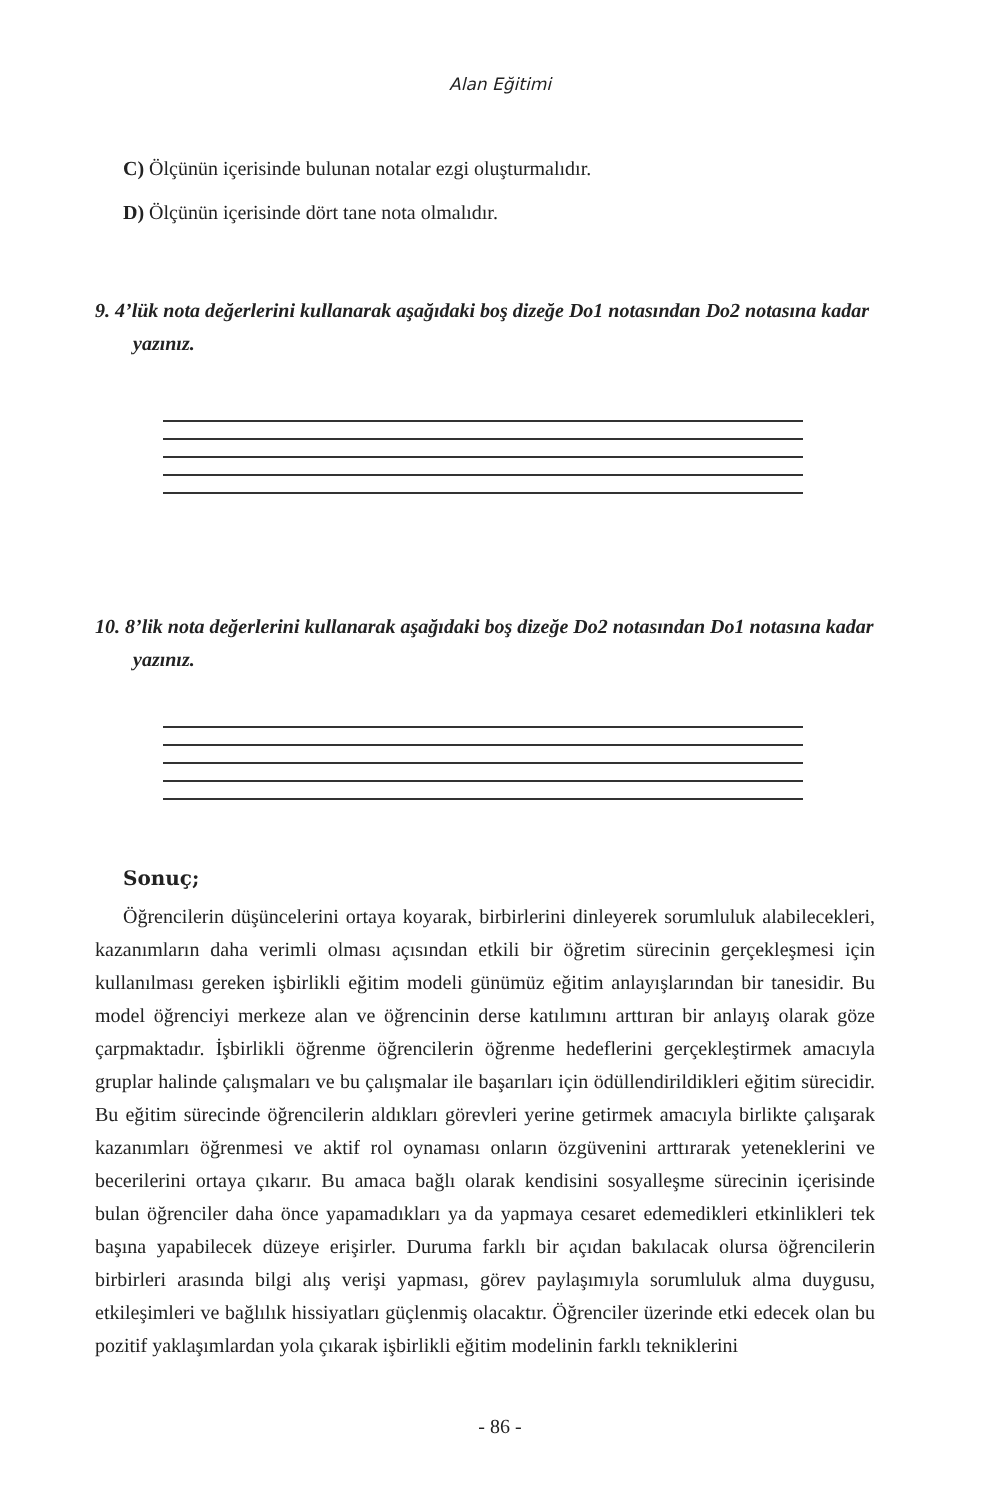Alan Eğitimi
C) Ölçünün içerisinde bulunan notalar ezgi oluşturmalıdır.
D) Ölçünün içerisinde dört tane nota olmalıdır.
9. 4’lük nota değerlerini kullanarak aşağıdaki boş dizeğe Do1 notasından Do2 notasına kadar yazınız.
10. 8’lik nota değerlerini kullanarak aşağıdaki boş dizeğe Do2 notasından Do1 notasına kadar yazınız.
Sonuç;
Öğrencilerin düşüncelerini ortaya koyarak, birbirlerini dinleyerek sorumluluk alabilecekleri, kazanımların daha verimli olması açısından etkili bir öğretim sürecinin gerçekleşmesi için kullanılması gereken işbirlikli eğitim modeli günümüz eğitim anlayışlarından bir tanesidir. Bu model öğrenciyi merkeze alan ve öğrencinin derse katılımını arttıran bir anlayış olarak göze çarpmaktadır. İşbirlikli öğrenme öğrencilerin öğrenme hedeflerini gerçekleştirmek amacıyla gruplar halinde çalışmaları ve bu çalışmalar ile başarıları için ödüllendirildikleri eğitim sürecidir. Bu eğitim sürecinde öğrencilerin aldıkları görevleri yerine getirmek amacıyla birlikte çalışarak kazanımları öğrenmesi ve aktif rol oynaması onların özgüvenini arttırarak yeteneklerini ve becerilerini ortaya çıkarır. Bu amaca bağlı olarak kendisini sosyalleşme sürecinin içerisinde bulan öğrenciler daha önce yapamadıkları ya da yapmaya cesaret edemedikleri etkinlikleri tek başına yapabilecek düzeye erişirler. Duruma farklı bir açıdan bakılacak olursa öğrencilerin birbirleri arasında bilgi alış verişi yapması, görev paylaşımıyla sorumluluk alma duygusu, etkileşimleri ve bağlılık hissiyatları güçlenmiş olacaktır. Öğrenciler üzerinde etki edecek olan bu pozitif yaklaşımlardan yola çıkarak işbirlikli eğitim modelinin farklı tekniklerini
- 86 -